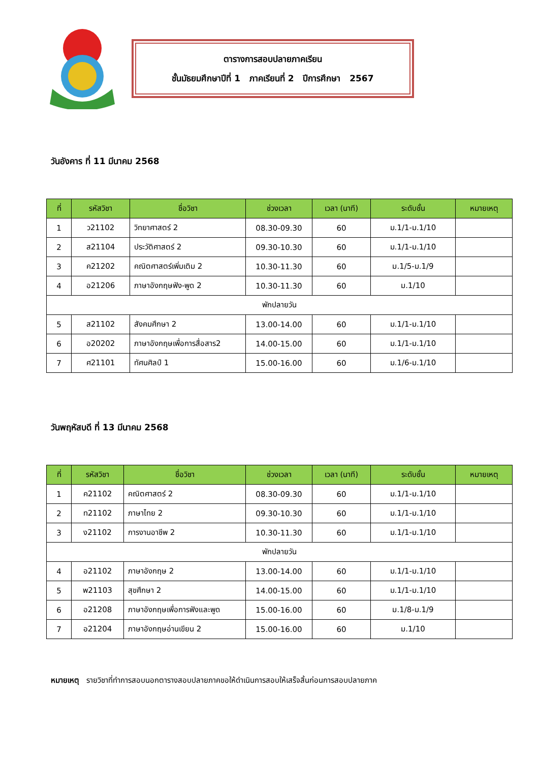ตารางการสอบปลายภาคเรียน
ชั้นมัธยมศึกษาปีที่ 1 ภาคเรียนที่ 2 ปีการศึกษา 2567
วันอังคาร ที่ 11 มีนาคม 2568
| ที่ | รหัสวิชา | ชื่อวิชา | ช่วงเวลา | เวลา (นาที) | ระดับชั้น | หมายเหตุ |
| --- | --- | --- | --- | --- | --- | --- |
| 1 | ว21102 | วิทยาศาสตร์ 2 | 08.30-09.30 | 60 | ม.1/1-ม.1/10 | |
| 2 | ส21104 | ประวัติศาสตร์ 2 | 09.30-10.30 | 60 | ม.1/1-ม.1/10 | |
| 3 | ค21202 | คณิตศาสตร์เพิ่มเติม 2 | 10.30-11.30 | 60 | ม.1/5-ม.1/9 | |
| 4 | อ21206 | ภาษาอังกฤษฟัง-พูด 2 | 10.30-11.30 | 60 | ม.1/10 | |
| พักปลายวัน | | | | | | |
| 5 | ส21102 | สังคมศึกษา 2 | 13.00-14.00 | 60 | ม.1/1-ม.1/10 | |
| 6 | อ20202 | ภาษาอังกฤษเพื่อการสื่อสาร2 | 14.00-15.00 | 60 | ม.1/1-ม.1/10 | |
| 7 | ศ21101 | ทัศนศิลป์ 1 | 15.00-16.00 | 60 | ม.1/6-ม.1/10 | |
วันพฤหัสบดี ที่ 13 มีนาคม 2568
| ที่ | รหัสวิชา | ชื่อวิชา | ช่วงเวลา | เวลา (นาที) | ระดับชั้น | หมายเหตุ |
| --- | --- | --- | --- | --- | --- | --- |
| 1 | ค21102 | คณิตศาสตร์ 2 | 08.30-09.30 | 60 | ม.1/1-ม.1/10 | |
| 2 | ท21102 | ภาษาไทย 2 | 09.30-10.30 | 60 | ม.1/1-ม.1/10 | |
| 3 | ง21102 | การงานอาชีพ 2 | 10.30-11.30 | 60 | ม.1/1-ม.1/10 | |
| พักปลายวัน | | | | | | |
| 4 | อ21102 | ภาษาอังกฤษ 2 | 13.00-14.00 | 60 | ม.1/1-ม.1/10 | |
| 5 | พ21103 | สุขศึกษา 2 | 14.00-15.00 | 60 | ม.1/1-ม.1/10 | |
| 6 | อ21208 | ภาษาอังกฤษเพื่อการฟังและพูด | 15.00-16.00 | 60 | ม.1/8-ม.1/9 | |
| 7 | อ21204 | ภาษาอังกฤษอ่านเขียน 2 | 15.00-16.00 | 60 | ม.1/10 | |
หมายเหตุ รายวิชาที่ทำการสอบนอกตารางสอบปลายภาคขอให้ดำเนินการสอบให้เสร็จสิ้นก่อนการสอบปลายภาค